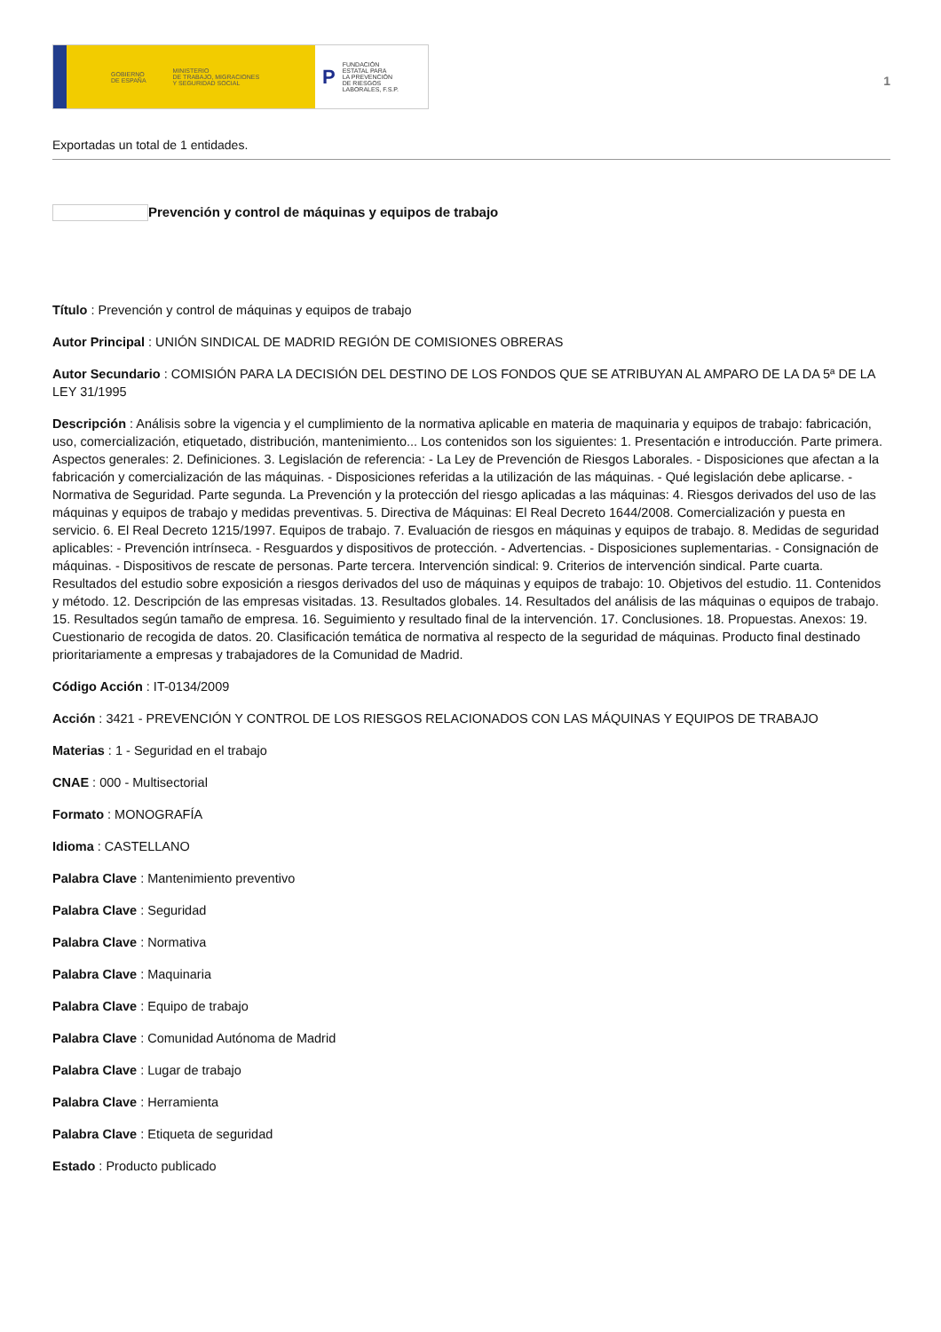GOBIERNO
DE ESPAÑA MINISTERIO
DE TRABAJO, MIGRACIONES
Y SEGURIDAD SOCIAL
P FUNDACIÓN
ESTATAL PARA
LA PREVENCIÓN
DE RIESGOS
LABORALES, F.S.P.
1
Exportadas un total de 1 entidades.
Prevención y control de máquinas y equipos de trabajo
Título : Prevención y control de máquinas y equipos de trabajo
Autor Principal : UNIÓN SINDICAL DE MADRID REGIÓN DE COMISIONES OBRERAS
Autor Secundario : COMISIÓN PARA LA DECISIÓN DEL DESTINO DE LOS FONDOS QUE SE ATRIBUYAN AL AMPARO DE LA DA 5ª DE LA LEY 31/1995
Descripción : Análisis sobre la vigencia y el cumplimiento de la normativa aplicable en materia de maquinaria y equipos de trabajo: fabricación, uso, comercialización, etiquetado, distribución, mantenimiento... Los contenidos son los siguientes: 1. Presentación e introducción. Parte primera. Aspectos generales: 2. Definiciones. 3. Legislación de referencia: - La Ley de Prevención de Riesgos Laborales. - Disposiciones que afectan a la fabricación y comercialización de las máquinas. - Disposiciones referidas a la utilización de las máquinas. - Qué legislación debe aplicarse. - Normativa de Seguridad. Parte segunda. La Prevención y la protección del riesgo aplicadas a las máquinas: 4. Riesgos derivados del uso de las máquinas y equipos de trabajo y medidas preventivas. 5. Directiva de Máquinas: El Real Decreto 1644/2008. Comercialización y puesta en servicio. 6. El Real Decreto 1215/1997. Equipos de trabajo. 7. Evaluación de riesgos en máquinas y equipos de trabajo. 8. Medidas de seguridad aplicables: - Prevención intrínseca. - Resguardos y dispositivos de protección. - Advertencias. - Disposiciones suplementarias. - Consignación de máquinas. - Dispositivos de rescate de personas. Parte tercera. Intervención sindical: 9. Criterios de intervención sindical. Parte cuarta. Resultados del estudio sobre exposición a riesgos derivados del uso de máquinas y equipos de trabajo: 10. Objetivos del estudio. 11. Contenidos y método. 12. Descripción de las empresas visitadas. 13. Resultados globales. 14. Resultados del análisis de las máquinas o equipos de trabajo. 15. Resultados según tamaño de empresa. 16. Seguimiento y resultado final de la intervención. 17. Conclusiones. 18. Propuestas. Anexos: 19. Cuestionario de recogida de datos. 20. Clasificación temática de normativa al respecto de la seguridad de máquinas. Producto final destinado prioritariamente a empresas y trabajadores de la Comunidad de Madrid.
Código Acción : IT-0134/2009
Acción : 3421 - PREVENCIÓN Y CONTROL DE LOS RIESGOS RELACIONADOS CON LAS MÁQUINAS Y EQUIPOS DE TRABAJO
Materias : 1 - Seguridad en el trabajo
CNAE : 000 - Multisectorial
Formato : MONOGRAFÍA
Idioma : CASTELLANO
Palabra Clave : Mantenimiento preventivo
Palabra Clave : Seguridad
Palabra Clave : Normativa
Palabra Clave : Maquinaria
Palabra Clave : Equipo de trabajo
Palabra Clave : Comunidad Autónoma de Madrid
Palabra Clave : Lugar de trabajo
Palabra Clave : Herramienta
Palabra Clave : Etiqueta de seguridad
Estado : Producto publicado